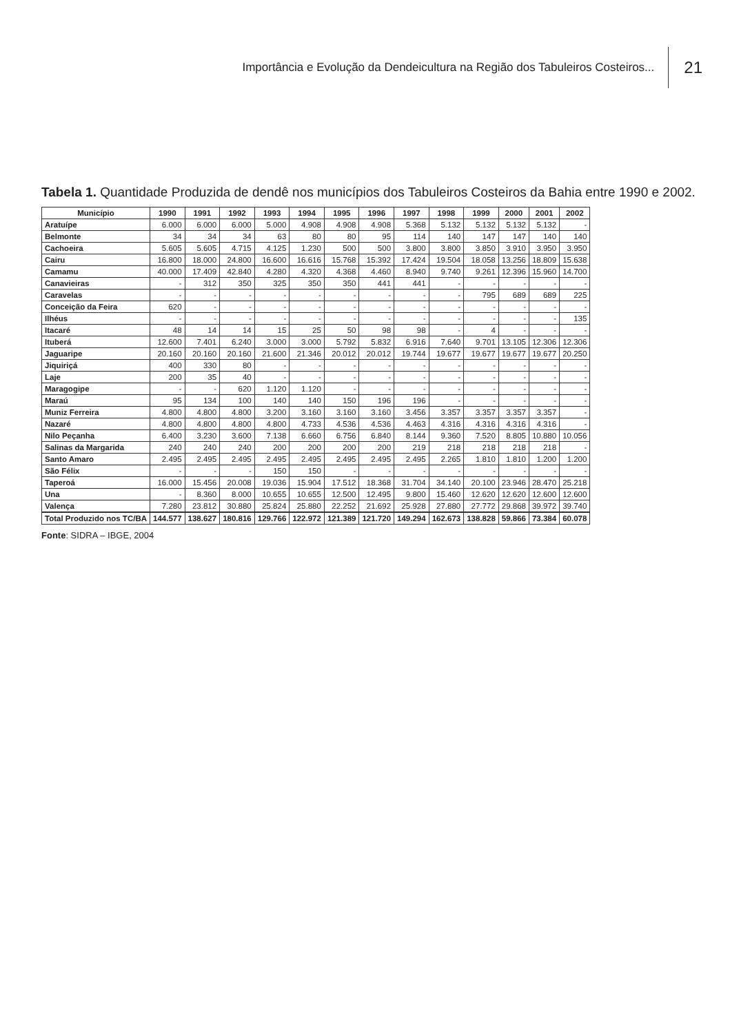Importância e Evolução da Dendeicultura na Região dos Tabuleiros Costeiros... 21
Tabela 1. Quantidade Produzida de dendê nos municípios dos Tabuleiros Costeiros da Bahia entre 1990 e 2002.
| Município | 1990 | 1991 | 1992 | 1993 | 1994 | 1995 | 1996 | 1997 | 1998 | 1999 | 2000 | 2001 | 2002 |
| --- | --- | --- | --- | --- | --- | --- | --- | --- | --- | --- | --- | --- | --- |
| Aratuípe | 6.000 | 6.000 | 6.000 | 5.000 | 4.908 | 4.908 | 4.908 | 5.368 | 5.132 | 5.132 | 5.132 | 5.132 | - |
| Belmonte | 34 | 34 | 34 | 63 | 80 | 80 | 95 | 114 | 140 | 147 | 147 | 140 | 140 |
| Cachoeira | 5.605 | 5.605 | 4.715 | 4.125 | 1.230 | 500 | 500 | 3.800 | 3.800 | 3.850 | 3.910 | 3.950 | 3.950 |
| Cairu | 16.800 | 18.000 | 24.800 | 16.600 | 16.616 | 15.768 | 15.392 | 17.424 | 19.504 | 18.058 | 13.256 | 18.809 | 15.638 |
| Camamu | 40.000 | 17.409 | 42.840 | 4.280 | 4.320 | 4.368 | 4.460 | 8.940 | 9.740 | 9.261 | 12.396 | 15.960 | 14.700 |
| Canavieiras | - | 312 | 350 | 325 | 350 | 350 | 441 | 441 | - | - | - | - | - |
| Caravelas | - | - | - | - | - | - | - | - | - | 795 | 689 | 689 | 225 |
| Conceição da Feira | 620 | - | - | - | - | - | - | - | - | - | - | - | - |
| Ilhéus | - | - | - | - | - | - | - | - | - | - | - | - | 135 |
| Itacaré | 48 | 14 | 14 | 15 | 25 | 50 | 98 | 98 | - | 4 | - | - | - |
| Ituberá | 12.600 | 7.401 | 6.240 | 3.000 | 3.000 | 5.792 | 5.832 | 6.916 | 7.640 | 9.701 | 13.105 | 12.306 | 12.306 |
| Jaguaripe | 20.160 | 20.160 | 20.160 | 21.600 | 21.346 | 20.012 | 20.012 | 19.744 | 19.677 | 19.677 | 19.677 | 19.677 | 20.250 |
| Jiquiriçá | 400 | 330 | 80 | - | - | - | - | - | - | - | - | - | - |
| Laje | 200 | 35 | 40 | - | - | - | - | - | - | - | - | - | - |
| Maragogipe | - | - | 620 | 1.120 | 1.120 | - | - | - | - | - | - | - | - |
| Maraú | 95 | 134 | 100 | 140 | 140 | 150 | 196 | 196 | - | - | - | - | - |
| Muniz Ferreira | 4.800 | 4.800 | 4.800 | 3.200 | 3.160 | 3.160 | 3.160 | 3.456 | 3.357 | 3.357 | 3.357 | 3.357 | - |
| Nazaré | 4.800 | 4.800 | 4.800 | 4.800 | 4.733 | 4.536 | 4.536 | 4.463 | 4.316 | 4.316 | 4.316 | 4.316 | - |
| Nilo Peçanha | 6.400 | 3.230 | 3.600 | 7.138 | 6.660 | 6.756 | 6.840 | 8.144 | 9.360 | 7.520 | 8.805 | 10.880 | 10.056 |
| Salinas da Margarida | 240 | 240 | 240 | 200 | 200 | 200 | 200 | 219 | 218 | 218 | 218 | 218 | - |
| Santo Amaro | 2.495 | 2.495 | 2.495 | 2.495 | 2.495 | 2.495 | 2.495 | 2.495 | 2.265 | 1.810 | 1.810 | 1.200 | 1.200 |
| São Félix | - | - | - | 150 | 150 | - | - | - | - | - | - | - | - |
| Taperoá | 16.000 | 15.456 | 20.008 | 19.036 | 15.904 | 17.512 | 18.368 | 31.704 | 34.140 | 20.100 | 23.946 | 28.470 | 25.218 |
| Una | - | 8.360 | 8.000 | 10.655 | 10.655 | 12.500 | 12.495 | 9.800 | 15.460 | 12.620 | 12.620 | 12.600 | 12.600 |
| Valença | 7.280 | 23.812 | 30.880 | 25.824 | 25.880 | 22.252 | 21.692 | 25.928 | 27.880 | 27.772 | 29.868 | 39.972 | 39.740 |
| Total Produzido nos TC/BA | 144.577 | 138.627 | 180.816 | 129.766 | 122.972 | 121.389 | 121.720 | 149.294 | 162.673 | 138.828 | 59.866 | 73.384 | 60.078 |
Fonte: SIDRA – IBGE, 2004